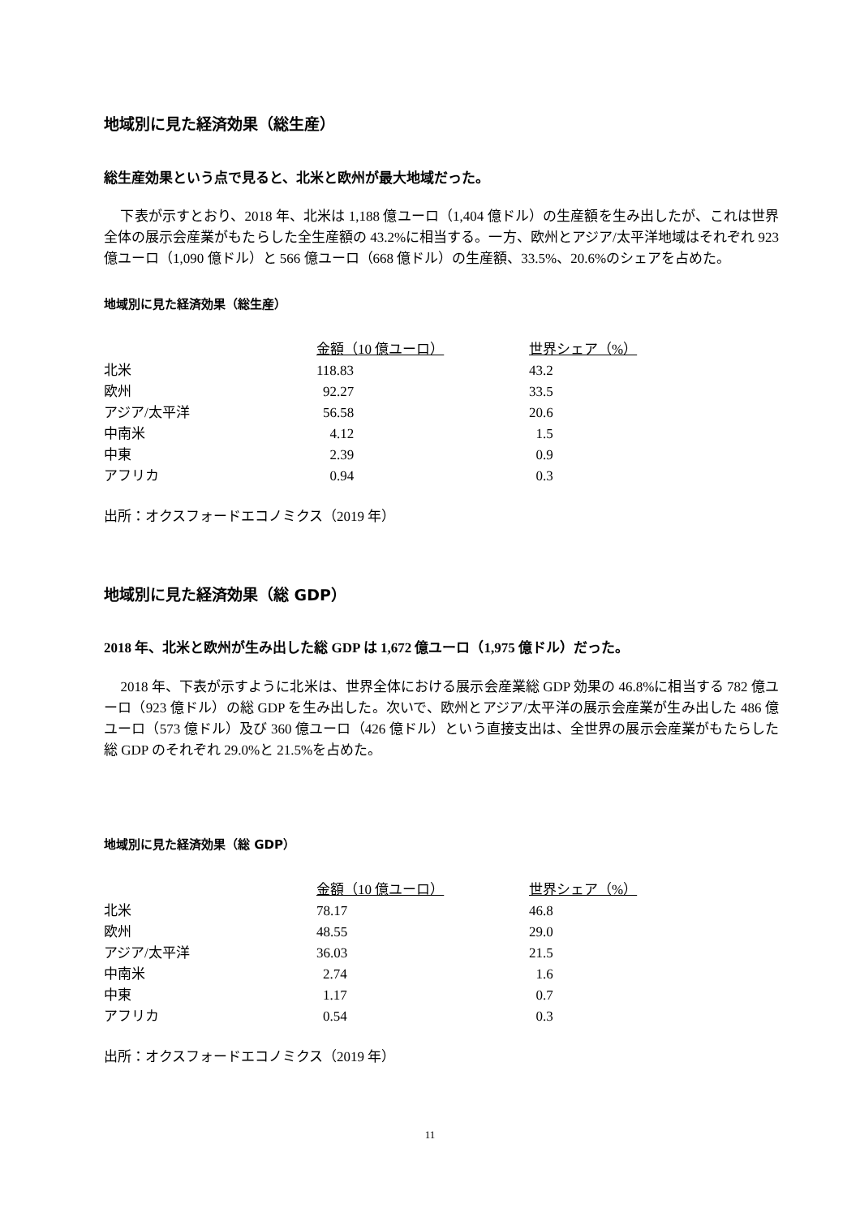地域別に見た経済効果（総生産）
総生産効果という点で見ると、北米と欧州が最大地域だった。
下表が示すとおり、2018 年、北米は 1,188 億ユーロ（1,404 億ドル）の生産額を生み出したが、これは世界全体の展示会産業がもたらした全生産額の 43.2%に相当する。一方、欧州とアジア/太平洋地域はそれぞれ 923 億ユーロ（1,090 億ドル）と 566 億ユーロ（668 億ドル）の生産額、33.5%、20.6%のシェアを占めた。
地域別に見た経済効果（総生産）
| | 金額（10 億ユーロ） | 世界シェア（%） |
| 北米 | 118.83 | 43.2 |
| 欧州 | 92.27 | 33.5 |
| アジア/太平洋 | 56.58 | 20.6 |
| 中南米 | 4.12 | 1.5 |
| 中東 | 2.39 | 0.9 |
| アフリカ | 0.94 | 0.3 |
出所：オクスフォードエコノミクス（2019 年）
地域別に見た経済効果（総 GDP）
2018 年、北米と欧州が生み出した総 GDP は 1,672 億ユーロ（1,975 億ドル）だった。
2018 年、下表が示すように北米は、世界全体における展示会産業総 GDP 効果の 46.8%に相当する 782 億ユーロ（923 億ドル）の総 GDP を生み出した。次いで、欧州とアジア/太平洋の展示会産業が生み出した 486 億ユーロ（573 億ドル）及び 360 億ユーロ（426 億ドル）という直接支出は、全世界の展示会産業がもたらした総 GDP のそれぞれ 29.0%と 21.5%を占めた。
地域別に見た経済効果（総 GDP）
| | 金額（10 億ユーロ） | 世界シェア（%） |
| 北米 | 78.17 | 46.8 |
| 欧州 | 48.55 | 29.0 |
| アジア/太平洋 | 36.03 | 21.5 |
| 中南米 | 2.74 | 1.6 |
| 中東 | 1.17 | 0.7 |
| アフリカ | 0.54 | 0.3 |
出所：オクスフォードエコノミクス（2019 年）
11